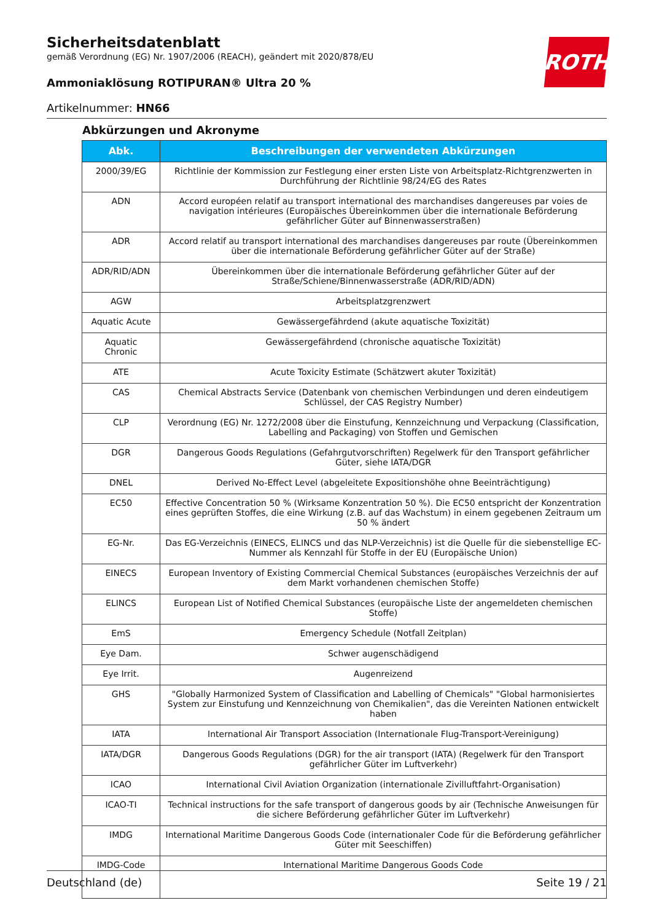ROTH
Sicherheitsdatenblatt
gemäß Verordnung (EG) Nr. 1907/2006 (REACH), geändert mit 2020/878/EU
Ammoniaklösung ROTIPURAN® Ultra 20 %
Artikelnummer: HN66
Abkürzungen und Akronyme
| Abk. | Beschreibungen der verwendeten Abkürzungen |
| --- | --- |
| 2000/39/EG | Richtlinie der Kommission zur Festlegung einer ersten Liste von Arbeitsplatz-Richtgrenzwerten in Durchführung der Richtlinie 98/24/EG des Rates |
| ADN | Accord européen relatif au transport international des marchandises dangereuses par voies de navigation intérieures (Europäisches Übereinkommen über die internationale Beförderung gefährlicher Güter auf Binnenwasserstraßen) |
| ADR | Accord relatif au transport international des marchandises dangereuses par route (Übereinkommen über die internationale Beförderung gefährlicher Güter auf der Straße) |
| ADR/RID/ADN | Übereinkommen über die internationale Beförderung gefährlicher Güter auf der Straße/Schiene/Binnenwasserstraße (ADR/RID/ADN) |
| AGW | Arbeitsplatzgrenzwert |
| Aquatic Acute | Gewässergefährdend (akute aquatische Toxizität) |
| Aquatic Chronic | Gewässergefährdend (chronische aquatische Toxizität) |
| ATE | Acute Toxicity Estimate (Schätzwert akuter Toxizität) |
| CAS | Chemical Abstracts Service (Datenbank von chemischen Verbindungen und deren eindeutigem Schlüssel, der CAS Registry Number) |
| CLP | Verordnung (EG) Nr. 1272/2008 über die Einstufung, Kennzeichnung und Verpackung (Classification, Labelling and Packaging) von Stoffen und Gemischen |
| DGR | Dangerous Goods Regulations (Gefahrgutvorschriften) Regelwerk für den Transport gefährlicher Güter, siehe IATA/DGR |
| DNEL | Derived No-Effect Level (abgeleitete Expositionshöhe ohne Beeinträchtigung) |
| EC50 | Effective Concentration 50 % (Wirksame Konzentration 50 %). Die EC50 entspricht der Konzentration eines geprüften Stoffes, die eine Wirkung (z.B. auf das Wachstum) in einem gegebenen Zeitraum um 50 % ändert |
| EG-Nr. | Das EG-Verzeichnis (EINECS, ELINCS und das NLP-Verzeichnis) ist die Quelle für die siebenstellige EC-Nummer als Kennzahl für Stoffe in der EU (Europäische Union) |
| EINECS | European Inventory of Existing Commercial Chemical Substances (europäisches Verzeichnis der auf dem Markt vorhandenen chemischen Stoffe) |
| ELINCS | European List of Notified Chemical Substances (europäische Liste der angemeldeten chemischen Stoffe) |
| EmS | Emergency Schedule (Notfall Zeitplan) |
| Eye Dam. | Schwer augenschädigend |
| Eye Irrit. | Augenreizend |
| GHS | "Globally Harmonized System of Classification and Labelling of Chemicals" "Global harmonisiertes System zur Einstufung und Kennzeichnung von Chemikalien", das die Vereinten Nationen entwickelt haben |
| IATA | International Air Transport Association (Internationale Flug-Transport-Vereinigung) |
| IATA/DGR | Dangerous Goods Regulations (DGR) for the air transport (IATA) (Regelwerk für den Transport gefährlicher Güter im Luftverkehr) |
| ICAO | International Civil Aviation Organization (internationale Zivilluftfahrt-Organisation) |
| ICAO-TI | Technical instructions for the safe transport of dangerous goods by air (Technische Anweisungen für die sichere Beförderung gefährlicher Güter im Luftverkehr) |
| IMDG | International Maritime Dangerous Goods Code (internationaler Code für die Beförderung gefährlicher Güter mit Seeschiffen) |
| IMDG-Code | International Maritime Dangerous Goods Code |
Deutschland (de) Seite 19 / 21